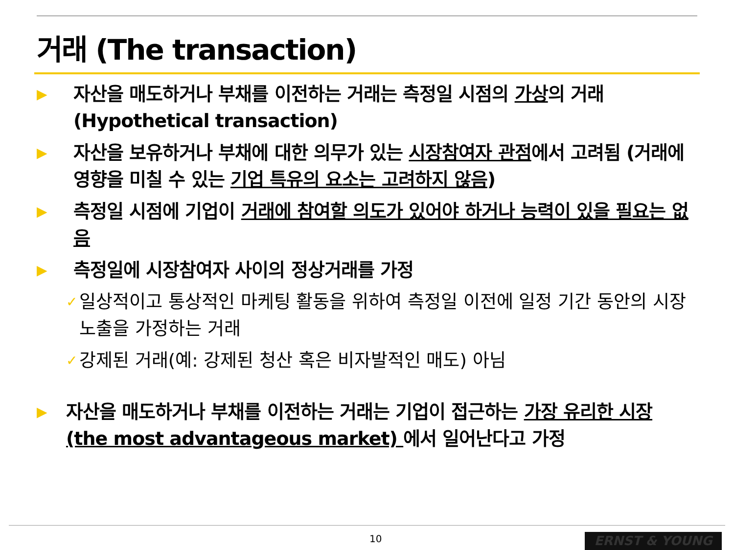거래 (The transaction)
▶ 자산을 매도하거나 부채를 이전하는 거래는 측정일 시점의 가상의 거래 (Hypothetical transaction)
▶ 자산을 보유하거나 부채에 대한 의무가 있는 시장참여자 관점에서 고려됨 (거래에 영향을 미칠 수 있는 기업 특유의 요소는 고려하지 않음)
▶ 측정일 시점에 기업이 거래에 참여할 의도가 있어야 하거나 능력이 있을 필요는 없음
▶ 측정일에 시장참여자 사이의 정상거래를 가정
✓ 일상적이고 통상적인 마케팅 활동을 위하여 측정일 이전에 일정 기간 동안의 시장 노출을 가정하는 거래
✓ 강제된 거래(예: 강제된 청산 혹은 비자발적인 매도) 아님
▶ 자산을 매도하거나 부채를 이전하는 거래는 기업이 접근하는 가장 유리한 시장 (the most advantageous market) 에서 일어난다고 가정
10 ERNST & YOUNG